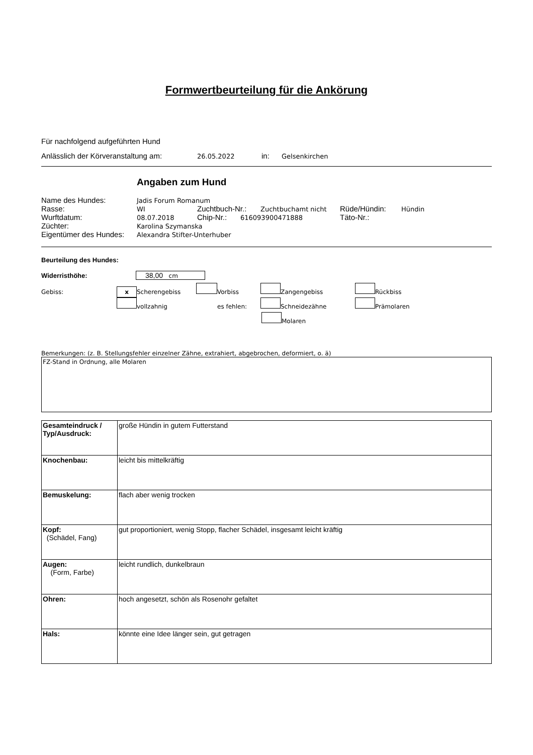Formwertbeurteilung für die Ankörung
Für nachfolgend aufgeführten Hund
Anlässlich der Körveranstaltung am: 26.05.2022 in: Gelsenkirchen
Angaben zum Hund
Name des Hundes: Jadis Forum Romanum
Rasse: WI Zuchtbuch-Nr.: Zuchtbuchamt nicht Rüde/Hündin: Hündin
Wurftdatum: 08.07.2018 Chip-Nr.: 616093900471888 Täto-Nr.:
Züchter: Karolina Szymanska
Eigentümer des Hundes: Alexandra Stifter-Unterhuber
Beurteilung des Hundes:
Widerristhöhe: 38,00 cm
Gebiss: x Scherengebiss Vorbiss Zangengebiss Rückbiss
vollzahnig es fehlen: Schneidezähne Prämolaren
Molaren
Bemerkungen: (z. B. Stellungsfehler einzelner Zähne, extrahiert, abgebrochen, deformiert, o. ä)
FZ-Stand in Ordnung, alle Molaren
| Gesamteindruck / Typ/Ausdruck: | große Hündin in gutem Futterstand |
| Knochenbau: | leicht bis mittelkräftig |
| Bemuskelung: | flach aber wenig trocken |
| Kopf: (Schädel, Fang) | gut proportioniert, wenig Stopp, flacher Schädel, insgesamt leicht kräftig |
| Augen: (Form, Farbe) | leicht rundlich, dunkelbraun |
| Ohren: | hoch angesetzt, schön als Rosenohr gefaltet |
| Hals: | könnte eine Idee länger sein, gut getragen |